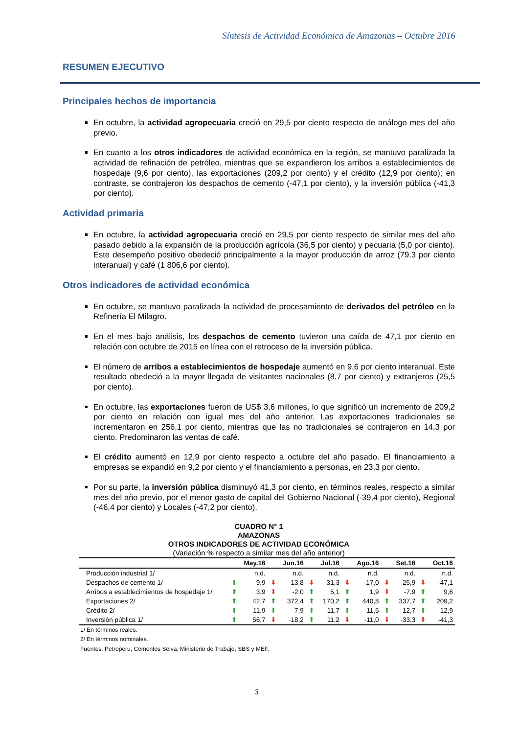Síntesis de Actividad Económica de Amazonas – Octubre 2016
RESUMEN EJECUTIVO
Principales hechos de importancia
En octubre, la actividad agropecuaria creció en 29,5 por ciento respecto de análogo mes del año previo.
En cuanto a los otros indicadores de actividad económica en la región, se mantuvo paralizada la actividad de refinación de petróleo, mientras que se expandieron los arribos a establecimientos de hospedaje (9,6 por ciento), las exportaciones (209,2 por ciento) y el crédito (12,9 por ciento); en contraste, se contrajeron los despachos de cemento (-47,1 por ciento), y la inversión pública (-41,3 por ciento).
Actividad primaria
En octubre, la actividad agropecuaria creció en 29,5 por ciento respecto de similar mes del año pasado debido a la expansión de la producción agrícola (36,5 por ciento) y pecuaria (5,0 por ciento). Este desempeño positivo obedeció principalmente a la mayor producción de arroz (79,3 por ciento interanual) y café (1 806,6 por ciento).
Otros indicadores de actividad económica
En octubre, se mantuvo paralizada la actividad de procesamiento de derivados del petróleo en la Refinería El Milagro.
En el mes bajo análisis, los despachos de cemento tuvieron una caída de 47,1 por ciento en relación con octubre de 2015 en línea con el retroceso de la inversión pública.
El número de arribos a establecimientos de hospedaje aumentó en 9,6 por ciento interanual. Este resultado obedeció a la mayor llegada de visitantes nacionales (8,7 por ciento) y extranjeros (25,5 por ciento).
En octubre, las exportaciones fueron de US$ 3,6 millones, lo que significó un incremento de 209,2 por ciento en relación con igual mes del año anterior. Las exportaciones tradicionales se incrementaron en 256,1 por ciento, mientras que las no tradicionales se contrajeron en 14,3 por ciento. Predominaron las ventas de café.
El crédito aumentó en 12,9 por ciento respecto a octubre del año pasado. El financiamiento a empresas se expandió en 9,2 por ciento y el financiamiento a personas, en 23,3 por ciento.
Por su parte, la inversión pública disminuyó 41,3 por ciento, en términos reales, respecto a similar mes del año previo, por el menor gasto de capital del Gobierno Nacional (-39,4 por ciento), Regional (-46,4 por ciento) y Locales (-47,2 por ciento).
CUADRO N° 1
AMAZONAS
OTROS INDICADORES DE ACTIVIDAD ECONÓMICA
(Variación % respecto a similar mes del año anterior)
| | | May.16 | | Jun.16 | | Jul.16 | | Ago.16 | | Set.16 | | Oct.16 |
| --- | --- | --- | --- | --- | --- | --- | --- | --- | --- | --- | --- | --- |
| Producción industrial 1/ | | n.d. | | n.d. | | n.d. | | n.d. | | n.d. | | n.d. |
| Despachos de cemento 1/ | ⬆ | 9,9 | ⬇ | -13,8 | ⬇ | -31,3 | ⬇ | -17,0 | ⬇ | -25,9 | ⬇ | -47,1 |
| Arribos a establecimientos de hospedaje 1/ | ⬆ | 3,9 | ⬇ | -2,0 | ⬆ | 5,1 | ⬆ | 1,9 | ⬇ | -7,9 | ⬆ | 9,6 |
| Exportaciones 2/ | ⬆ | 42,7 | ⬆ | 372,4 | ⬆ | 170,2 | ⬆ | 440,8 | ⬆ | 337,7 | ⬆ | 209,2 |
| Crédito 2/ | ⬆ | 11,9 | ⬆ | 7,9 | ⬆ | 11,7 | ⬆ | 11,5 | ⬆ | 12,7 | ⬆ | 12,9 |
| Inversión pública 1/ | ⬆ | 56,7 | ⬇ | -18,2 | ⬆ | 11,2 | ⬇ | -11,0 | ⬇ | -33,3 | ⬇ | -41,3 |
1/ En términos reales.
2/ En términos nominales.
Fuentes: Petroperu, Cementos Selva, Ministerio de Trabajo, SBS y MEF.
3